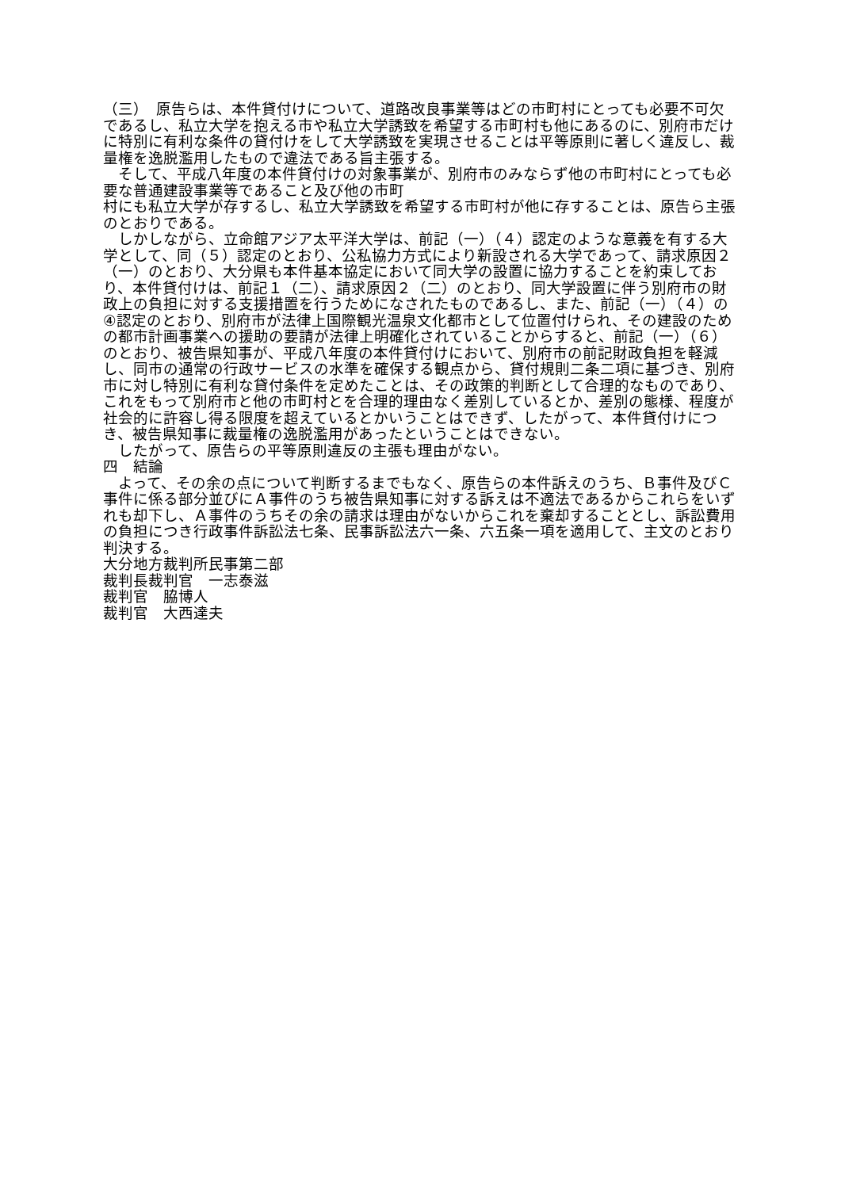（三）　原告らは、本件貸付けについて、道路改良事業等はどの市町村にとっても必要不可欠であるし、私立大学を抱える市や私立大学誘致を希望する市町村も他にあるのに、別府市だけに特別に有利な条件の貸付けをして大学誘致を実現させることは平等原則に著しく違反し、裁量権を逸脱濫用したもので違法である旨主張する。
　そして、平成八年度の本件貸付けの対象事業が、別府市のみならず他の市町村にとっても必要な普通建設事業等であること及び他の市町
村にも私立大学が存するし、私立大学誘致を希望する市町村が他に存することは、原告ら主張のとおりである。
　しかしながら、立命館アジア太平洋大学は、前記（一）（４）認定のような意義を有する大学として、同（５）認定のとおり、公私協力方式により新設される大学であって、請求原因２（一）のとおり、大分県も本件基本協定において同大学の設置に協力することを約束しており、本件貸付けは、前記１（二）、請求原因２（二）のとおり、同大学設置に伴う別府市の財政上の負担に対する支援措置を行うためになされたものであるし、また、前記（一）（４）の④認定のとおり、別府市が法律上国際観光温泉文化都市として位置付けられ、その建設のための都市計画事業への援助の要請が法律上明確化されていることからすると、前記（一）（６）のとおり、被告県知事が、平成八年度の本件貸付けにおいて、別府市の前記財政負担を軽減し、同市の通常の行政サービスの水準を確保する観点から、貸付規則二条二項に基づき、別府市に対し特別に有利な貸付条件を定めたことは、その政策的判断として合理的なものであり、これをもって別府市と他の市町村とを合理的理由なく差別しているとか、差別の態様、程度が社会的に許容し得る限度を超えているとかいうことはできず、したがって、本件貸付けにつき、被告県知事に裁量権の逸脱濫用があったということはできない。
　したがって、原告らの平等原則違反の主張も理由がない。
四　結論
　よって、その余の点について判断するまでもなく、原告らの本件訴えのうち、Ｂ事件及びＣ事件に係る部分並びにＡ事件のうち被告県知事に対する訴えは不適法であるからこれらをいずれも却下し、Ａ事件のうちその余の請求は理由がないからこれを棄却することとし、訴訟費用の負担につき行政事件訴訟法七条、民事訴訟法六一条、六五条一項を適用して、主文のとおり判決する。
大分地方裁判所民事第二部
裁判長裁判官　一志泰滋
裁判官　脇博人
裁判官　大西達夫